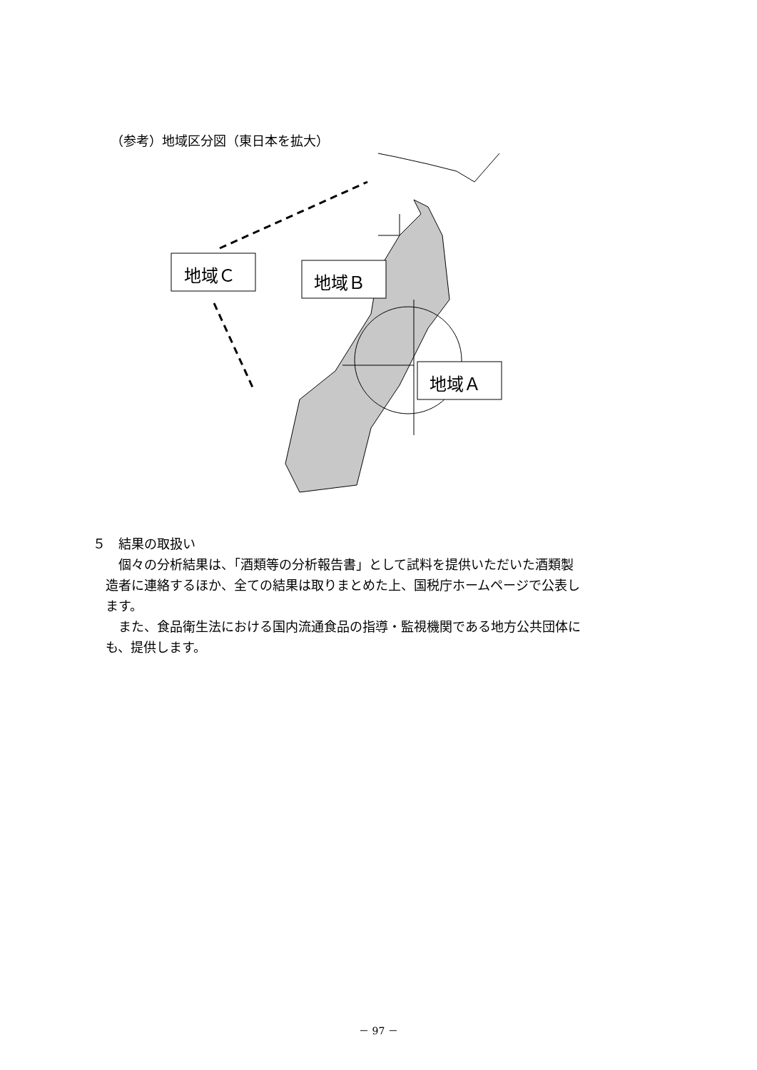（参考）地域区分図（東日本を拡大）
地域Ｃ
地域Ｂ
地域Ａ
５　結果の取扱い
　　個々の分析結果は、「酒類等の分析報告書」として試料を提供いただいた酒類製
　造者に連絡するほか、全ての結果は取りまとめた上、国税庁ホームページで公表し
　ます。
　　また、食品衛生法における国内流通食品の指導・監視機関である地方公共団体に
　も、提供します。
－ 97 －